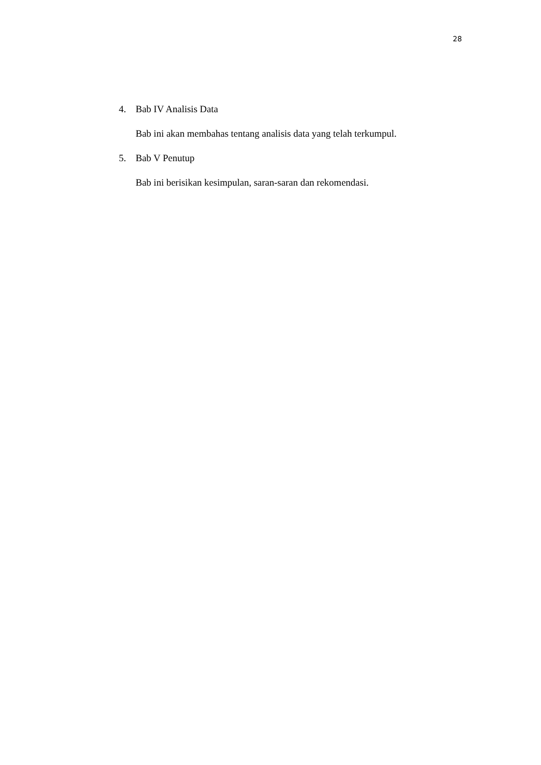28
4. Bab IV Analisis Data
Bab ini akan membahas tentang analisis data yang telah terkumpul.
5. Bab V Penutup
Bab ini berisikan kesimpulan, saran-saran dan rekomendasi.